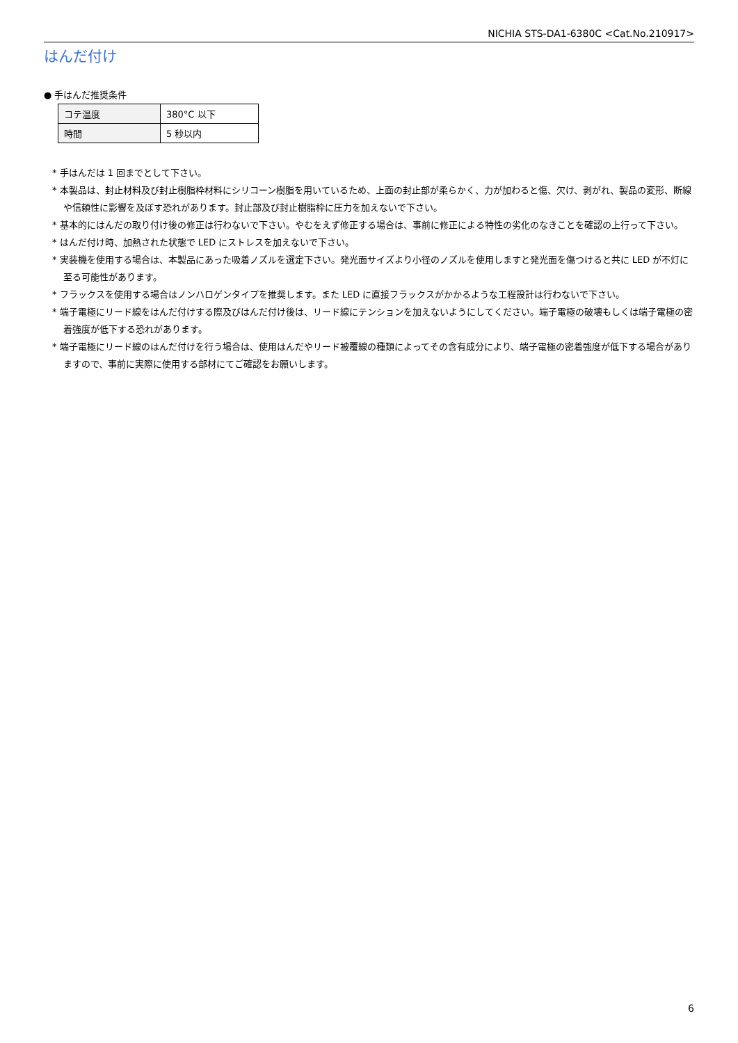NICHIA STS-DA1-6380C <Cat.No.210917>
はんだ付け
● 手はんだ推奨条件
| コテ温度 | 380°C 以下 |
| 時間 | 5 秒以内 |
* 手はんだは 1 回までとして下さい。
* 本製品は、封止材料及び封止樹脂枠材料にシリコーン樹脂を用いているため、上面の封止部が柔らかく、力が加わると傷、欠け、剥がれ、製品の変形、断線や信頼性に影響を及ぼす恐れがあります。封止部及び封止樹脂枠に圧力を加えないで下さい。
* 基本的にはんだの取り付け後の修正は行わないで下さい。やむをえず修正する場合は、事前に修正による特性の劣化のなきことを確認の上行って下さい。
* はんだ付け時、加熱された状態で LED にストレスを加えないで下さい。
* 実装機を使用する場合は、本製品にあった吸着ノズルを選定下さい。発光面サイズより小径のノズルを使用しますと発光面を傷つけると共に LED が不灯に至る可能性があります。
* フラックスを使用する場合はノンハロゲンタイプを推奨します。また LED に直接フラックスがかかるような工程設計は行わないで下さい。
* 端子電極にリード線をはんだ付けする際及びはんだ付け後は、リード線にテンションを加えないようにしてください。端子電極の破壊もしくは端子電極の密着強度が低下する恐れがあります。
* 端子電極にリード線のはんだ付けを行う場合は、使用はんだやリード被覆線の種類によってその含有成分により、端子電極の密着強度が低下する場合がありますので、事前に実際に使用する部材にてご確認をお願いします。
6